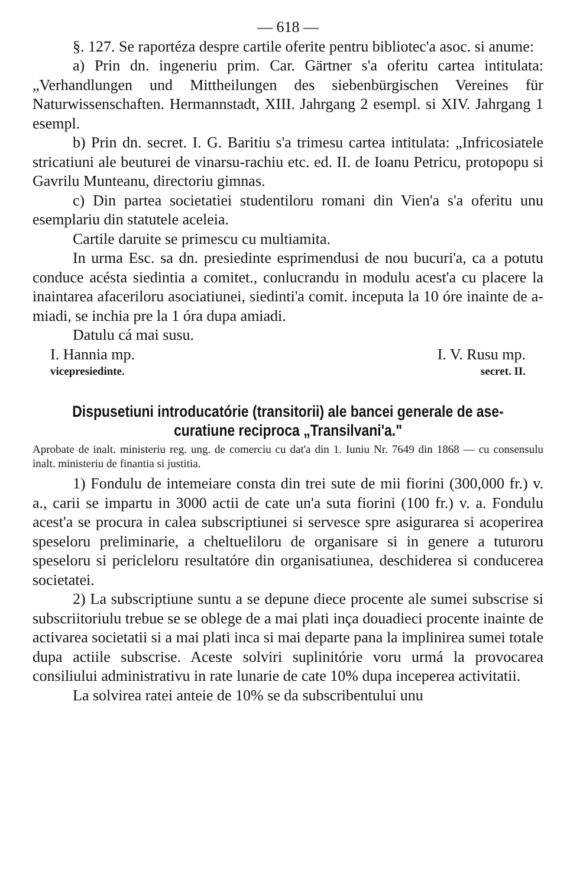— 618 —
§. 127. Se raportéza despre cartile oferite pentru biblio­tec'a asoc. si anume:
a) Prin dn. ingeneriu prim. Car. Gärtner s'a oferitu cartea intitulata: „Verhandlungen und Mittheilungen des siebenbürgi­schen Vereines für Naturwissenschaften. Hermannstadt, XIII. Jahrgang 2 esempl. si XIV. Jahrgang 1 esempl.
b) Prin dn. secret. I. G. Baritiu s'a trimesu cartea intitu­lata: „Infricosiatele stricatiuni ale beuturei de vinarsu-rachiu etc. ed. II. de Ioanu Petricu, protopopu si Gavrilu Munteanu, directoriu gimnas.
c) Din partea societatiei studentiloru romani din Vien'a s'a oferitu unu esemplariu din statutele aceleia.
Cartile daruite se primescu cu multiamita.
In urma Esc. sa dn. presiedinte esprimendusi de nou bu­curi'a, ca a potutu conduce acésta siedintia a comitet., conlu­crandu in modulu acest'a cu placere la inaintarea afaceriloru asociatiunei, siedinti'a comit. inceputa la 10 óre inainte de a­miadi, se inchia pre la 1 óra dupa amiadi.
Datulu cá mai susu.
I. Hannia mp. I. V. Rusu mp.
vicepresiedinte. secret. II.
Dispusetiuni introducatórie (transitorii) ale bancei generale de ase­curatiune reciproca „Transilvani'a."
Aprobate de inalt. ministeriu reg. ung. de comerciu cu dat'a din 1. Iuniu Nr. 7649 din 1868 — cu consensulu inalt. ministeriu de finantia si justitia.
1) Fondulu de intemeiare consta din trei sute de mii fiorini (300,000 fr.) v. a., carii se impartu in 3000 actii de cate un'a suta fiorini (100 fr.) v. a. Fondulu acest'a se procura in calea subscriptiunei si servesce spre asigurarea si acoperirea spese­loru preliminarie, a cheltueliloru de organisare si in genere a tuturoru speseloru si pericleloru resultatóre din organisatiunea, deschiderea si conducerea societatei.
2) La subscriptiune suntu a se depune diece procente ale sumei subscrise si subscriitoriulu trebue se se oblege de a mai plati inça douadieci procente inainte de activarea socie­tatii si a mai plati inca si mai departe pana la implinirea su­mei totale dupa actiile subscrise. Aceste solviri suplinitórie voru urmá la provocarea consiliului administrativu in rate lunarie de cate 10% dupa inceperea activitatii.
La solvirea ratei anteie de 10% se da subscribentului unu